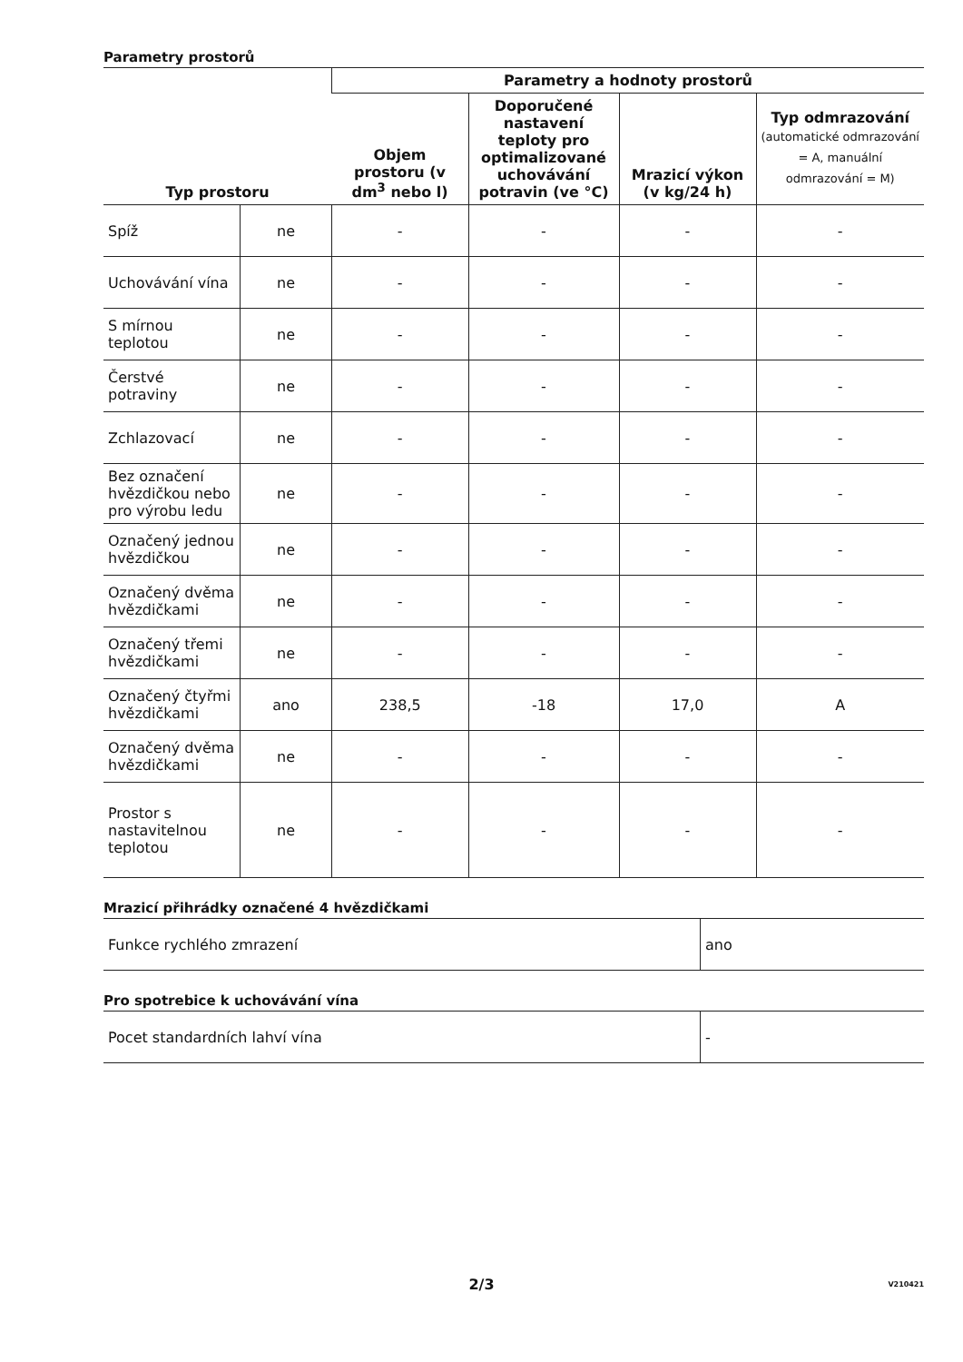Parametry prostorů
| Typ prostoru | | Parametry a hodnoty prostorů | | | |
| --- | --- | --- | --- | --- | --- |
| | | Objem prostoru (v dm<sup>3</sup> nebo l) | Doporučené nastavení teploty pro optimalizované uchovávání potravin (ve °C) | Mrazicí výkon (v kg/24 h) | Typ odmrazování (automatické odmrazování = A, manuální odmrazování = M) |
| Spíž | ne | - | - | - | - |
| Uchovávání vína | ne | - | - | - | - |
| S mírnou teplotou | ne | - | - | - | - |
| Čerstvé potraviny | ne | - | - | - | - |
| Zchlazovací | ne | - | - | - | - |
| Bez označení hvězdičkou nebo pro výrobu ledu | ne | - | - | - | - |
| Označený jednou hvězdičkou | ne | - | - | - | - |
| Označený dvěma hvězdičkami | ne | - | - | - | - |
| Označený třemi hvězdičkami | ne | - | - | - | - |
| Označený čtyřmi hvězdičkami | ano | 238,5 | -18 | 17,0 | A |
| Označený dvěma hvězdičkami | ne | - | - | - | - |
| Prostor s nastavitelnou teplotou | ne | - | - | - | - |
Mrazicí přihrádky označené 4 hvězdičkami
| Funkce rychlého zmrazení | ano |
Pro spotrebice k uchovávání vína
| Pocet standardních lahví vína | - |
2/3 V210421